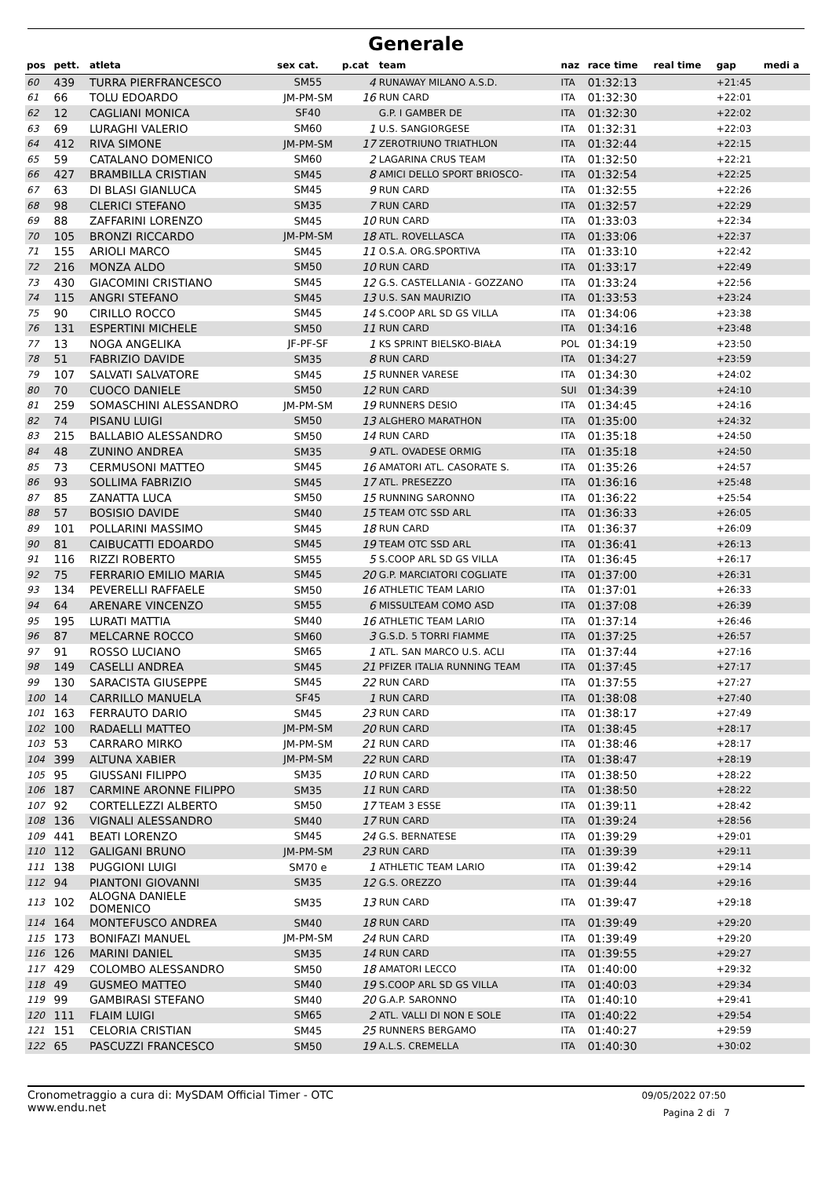Generale
| pos | pett. | atleta | sex cat. | p.cat | team | naz | race time | real time | gap | medi a |
| --- | --- | --- | --- | --- | --- | --- | --- | --- | --- | --- |
| 60 | 439 | TURRA PIERFRANCESCO | SM55 | 4 | RUNAWAY MILANO A.S.D. | ITA | 01:32:13 | | +21:45 | |
| 61 | 66 | TOLU EDOARDO | JM-PM-SM | 16 | RUN CARD | ITA | 01:32:30 | | +22:01 | |
| 62 | 12 | CAGLIANI MONICA | SF40 | | G.P. I GAMBER DE | ITA | 01:32:30 | | +22:02 | |
| 63 | 69 | LURAGHI VALERIO | SM60 | 1 | U.S. SANGIORGESE | ITA | 01:32:31 | | +22:03 | |
| 64 | 412 | RIVA SIMONE | JM-PM-SM | 17 | ZEROTRIUNO TRIATHLON | ITA | 01:32:44 | | +22:15 | |
| 65 | 59 | CATALANO DOMENICO | SM60 | 2 | LAGARINA CRUS TEAM | ITA | 01:32:50 | | +22:21 | |
| 66 | 427 | BRAMBILLA CRISTIAN | SM45 | 8 | AMICI DELLO SPORT BRIOSCO- | ITA | 01:32:54 | | +22:25 | |
| 67 | 63 | DI BLASI GIANLUCA | SM45 | 9 | RUN CARD | ITA | 01:32:55 | | +22:26 | |
| 68 | 98 | CLERICI STEFANO | SM35 | 7 | RUN CARD | ITA | 01:32:57 | | +22:29 | |
| 69 | 88 | ZAFFARINI LORENZO | SM45 | 10 | RUN CARD | ITA | 01:33:03 | | +22:34 | |
| 70 | 105 | BRONZI RICCARDO | JM-PM-SM | 18 | ATL. ROVELLASCA | ITA | 01:33:06 | | +22:37 | |
| 71 | 155 | ARIOLI MARCO | SM45 | 11 | O.S.A. ORG.SPORTIVA | ITA | 01:33:10 | | +22:42 | |
| 72 | 216 | MONZA ALDO | SM50 | 10 | RUN CARD | ITA | 01:33:17 | | +22:49 | |
| 73 | 430 | GIACOMINI CRISTIANO | SM45 | 12 | G.S. CASTELLANIA - GOZZANO | ITA | 01:33:24 | | +22:56 | |
| 74 | 115 | ANGRI STEFANO | SM45 | 13 | U.S. SAN MAURIZIO | ITA | 01:33:53 | | +23:24 | |
| 75 | 90 | CIRILLO ROCCO | SM45 | 14 | S.COOP ARL SD GS VILLA | ITA | 01:34:06 | | +23:38 | |
| 76 | 131 | ESPERTINI MICHELE | SM50 | 11 | RUN CARD | ITA | 01:34:16 | | +23:48 | |
| 77 | 13 | NOGA ANGELIKA | JF-PF-SF | 1 | KS SPRINT BIELSKO-BIAŁA | POL | 01:34:19 | | +23:50 | |
| 78 | 51 | FABRIZIO DAVIDE | SM35 | 8 | RUN CARD | ITA | 01:34:27 | | +23:59 | |
| 79 | 107 | SALVATI SALVATORE | SM45 | 15 | RUNNER VARESE | ITA | 01:34:30 | | +24:02 | |
| 80 | 70 | CUOCO DANIELE | SM50 | 12 | RUN CARD | SUI | 01:34:39 | | +24:10 | |
| 81 | 259 | SOMASCHINI ALESSANDRO | JM-PM-SM | 19 | RUNNERS DESIO | ITA | 01:34:45 | | +24:16 | |
| 82 | 74 | PISANU LUIGI | SM50 | 13 | ALGHERO MARATHON | ITA | 01:35:00 | | +24:32 | |
| 83 | 215 | BALLABIO ALESSANDRO | SM50 | 14 | RUN CARD | ITA | 01:35:18 | | +24:50 | |
| 84 | 48 | ZUNINO ANDREA | SM35 | 9 | ATL. OVADESE ORMIG | ITA | 01:35:18 | | +24:50 | |
| 85 | 73 | CERMUSONI MATTEO | SM45 | 16 | AMATORI ATL. CASORATE S. | ITA | 01:35:26 | | +24:57 | |
| 86 | 93 | SOLLIMA FABRIZIO | SM45 | 17 | ATL. PRESEZZO | ITA | 01:36:16 | | +25:48 | |
| 87 | 85 | ZANATTA LUCA | SM50 | 15 | RUNNING SARONNO | ITA | 01:36:22 | | +25:54 | |
| 88 | 57 | BOSISIO DAVIDE | SM40 | 15 | TEAM OTC SSD ARL | ITA | 01:36:33 | | +26:05 | |
| 89 | 101 | POLLARINI MASSIMO | SM45 | 18 | RUN CARD | ITA | 01:36:37 | | +26:09 | |
| 90 | 81 | CAIBUCATTI EDOARDO | SM45 | 19 | TEAM OTC SSD ARL | ITA | 01:36:41 | | +26:13 | |
| 91 | 116 | RIZZI ROBERTO | SM55 | 5 | S.COOP ARL SD GS VILLA | ITA | 01:36:45 | | +26:17 | |
| 92 | 75 | FERRARIO EMILIO MARIA | SM45 | 20 | G.P. MARCIATORI COGLIATE | ITA | 01:37:00 | | +26:31 | |
| 93 | 134 | PEVERELLI RAFFAELE | SM50 | 16 | ATHLETIC TEAM LARIO | ITA | 01:37:01 | | +26:33 | |
| 94 | 64 | ARENARE VINCENZO | SM55 | 6 | MISSULTEAM COMO ASD | ITA | 01:37:08 | | +26:39 | |
| 95 | 195 | LURATI MATTIA | SM40 | 16 | ATHLETIC TEAM LARIO | ITA | 01:37:14 | | +26:46 | |
| 96 | 87 | MELCARNE ROCCO | SM60 | 3 | G.S.D. 5 TORRI FIAMME | ITA | 01:37:25 | | +26:57 | |
| 97 | 91 | ROSSO LUCIANO | SM65 | 1 | ATL. SAN MARCO U.S. ACLI | ITA | 01:37:44 | | +27:16 | |
| 98 | 149 | CASELLI ANDREA | SM45 | 21 | PFIZER ITALIA RUNNING TEAM | ITA | 01:37:45 | | +27:17 | |
| 99 | 130 | SARACISTA GIUSEPPE | SM45 | 22 | RUN CARD | ITA | 01:37:55 | | +27:27 | |
| 100 | 14 | CARRILLO MANUELA | SF45 | 1 | RUN CARD | ITA | 01:38:08 | | +27:40 | |
| 101 | 163 | FERRAUTO DARIO | SM45 | 23 | RUN CARD | ITA | 01:38:17 | | +27:49 | |
| 102 | 100 | RADAELLI MATTEO | JM-PM-SM | 20 | RUN CARD | ITA | 01:38:45 | | +28:17 | |
| 103 | 53 | CARRARO MIRKO | JM-PM-SM | 21 | RUN CARD | ITA | 01:38:46 | | +28:17 | |
| 104 | 399 | ALTUNA XABIER | JM-PM-SM | 22 | RUN CARD | ITA | 01:38:47 | | +28:19 | |
| 105 | 95 | GIUSSANI FILIPPO | SM35 | 10 | RUN CARD | ITA | 01:38:50 | | +28:22 | |
| 106 | 187 | CARMINE ARONNE FILIPPO | SM35 | 11 | RUN CARD | ITA | 01:38:50 | | +28:22 | |
| 107 | 92 | CORTELLEZZI ALBERTO | SM50 | 17 | TEAM 3 ESSE | ITA | 01:39:11 | | +28:42 | |
| 108 | 136 | VIGNALI ALESSANDRO | SM40 | 17 | RUN CARD | ITA | 01:39:24 | | +28:56 | |
| 109 | 441 | BEATI LORENZO | SM45 | 24 | G.S. BERNATESE | ITA | 01:39:29 | | +29:01 | |
| 110 | 112 | GALIGANI BRUNO | JM-PM-SM | 23 | RUN CARD | ITA | 01:39:39 | | +29:11 | |
| 111 | 138 | PUGGIONI LUIGI | SM70 e | 1 | ATHLETIC TEAM LARIO | ITA | 01:39:42 | | +29:14 | |
| 112 | 94 | PIANTONI GIOVANNI | SM35 | 12 | G.S. OREZZO | ITA | 01:39:44 | | +29:16 | |
| 113 | 102 | ALOGNA DANIELE DOMENICO | SM35 | 13 | RUN CARD | ITA | 01:39:47 | | +29:18 | |
| 114 | 164 | MONTEFUSCO ANDREA | SM40 | 18 | RUN CARD | ITA | 01:39:49 | | +29:20 | |
| 115 | 173 | BONIFAZI MANUEL | JM-PM-SM | 24 | RUN CARD | ITA | 01:39:49 | | +29:20 | |
| 116 | 126 | MARINI DANIEL | SM35 | 14 | RUN CARD | ITA | 01:39:55 | | +29:27 | |
| 117 | 429 | COLOMBO ALESSANDRO | SM50 | 18 | AMATORI LECCO | ITA | 01:40:00 | | +29:32 | |
| 118 | 49 | GUSMEO MATTEO | SM40 | 19 | S.COOP ARL SD GS VILLA | ITA | 01:40:03 | | +29:34 | |
| 119 | 99 | GAMBIRASI STEFANO | SM40 | 20 | G.A.P. SARONNO | ITA | 01:40:10 | | +29:41 | |
| 120 | 111 | FLAIM LUIGI | SM65 | 2 | ATL. VALLI DI NON E SOLE | ITA | 01:40:22 | | +29:54 | |
| 121 | 151 | CELORIA CRISTIAN | SM45 | 25 | RUNNERS BERGAMO | ITA | 01:40:27 | | +29:59 | |
| 122 | 65 | PASCUZZI FRANCESCO | SM50 | 19 | A.L.S. CREMELLA | ITA | 01:40:30 | | +30:02 | |
Cronometraggio a cura di: MySDAM Official Timer - OTC
www.endu.net
09/05/2022 07:50
Pagina 2 di 7